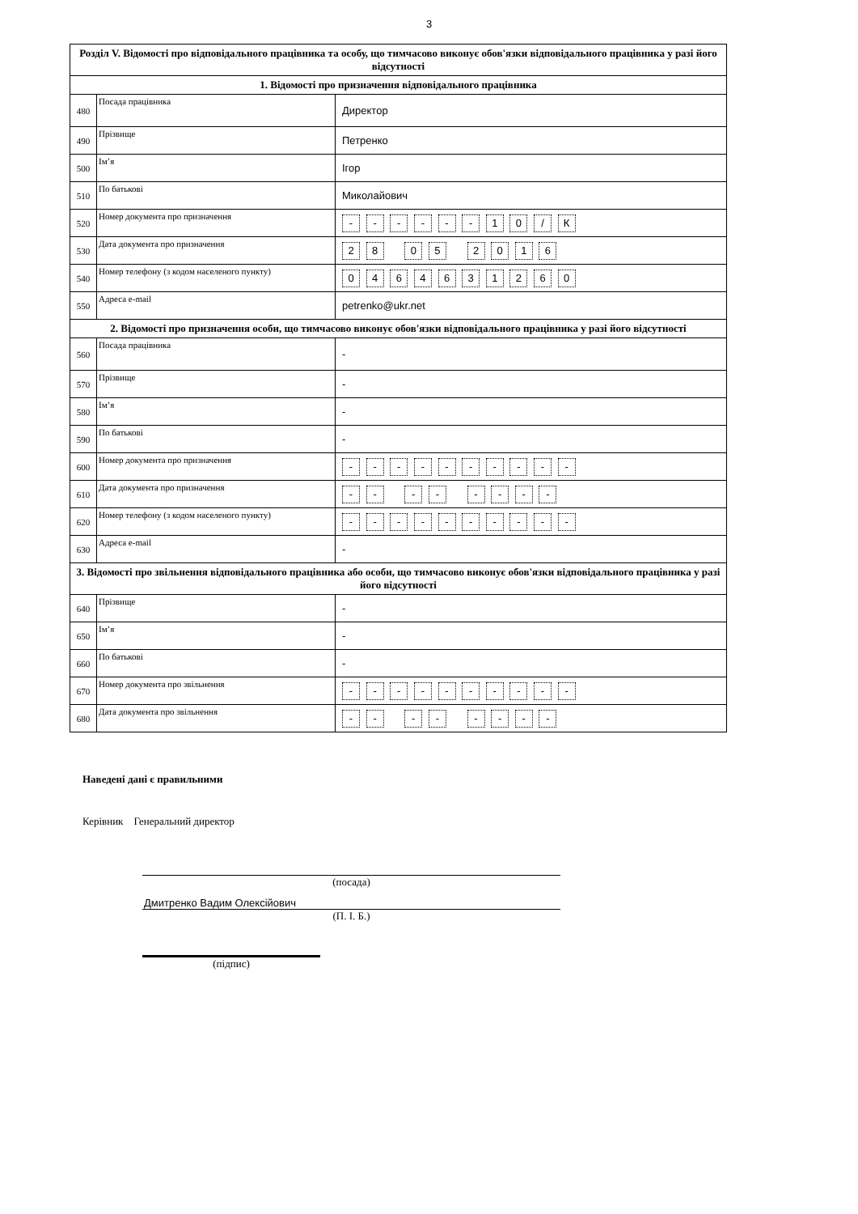3
| Розділ V. Відомості про відповідального працівника та особу, що тимчасово виконує обов'язки відповідального працівника у разі його відсутності | | |
| 1. Відомості про призначення відповідального працівника | | |
| 480 | Посада працівника | Директор |
| 490 | Прізвище | Петренко |
| 500 | Ім’я | Ігор |
| 510 | По батькові | Миколайович |
| 520 | Номер документа про призначення | - - - - - - 1 0 / К |
| 530 | Дата документа про призначення | 2 8 0 5 2 0 1 6 |
| 540 | Номер телефону (з кодом населеного пункту) | 0 4 6 4 6 3 1 2 6 0 |
| 550 | Адреса e-mail | petrenko@ukr.net |
| 2. Відомості про призначення особи, що тимчасово виконує обов'язки відповідального працівника у разі його відсутності | | |
| 560 | Посада працівника | - |
| 570 | Прізвище | - |
| 580 | Ім’я | - |
| 590 | По батькові | - |
| 600 | Номер документа про призначення | - - - - - - - - - - |
| 610 | Дата документа про призначення | - - - - - - - - |
| 620 | Номер телефону (з кодом населеного пункту) | - - - - - - - - - - |
| 630 | Адреса e-mail | - |
| 3. Відомості про звільнення відповідального працівника або особи, що тимчасово виконує обов'язки відповідального працівника у разі його відсутності | | |
| 640 | Прізвище | - |
| 650 | Ім’я | - |
| 660 | По батькові | - |
| 670 | Номер документа про звільнення | - - - - - - - - - - |
| 680 | Дата документа про звільнення | - - - - - - - - |
Наведені дані є правильними
Керівник Генеральний директор
(посада)
Дмитренко Вадим Олексійович
(П. І. Б.)
(підпис)